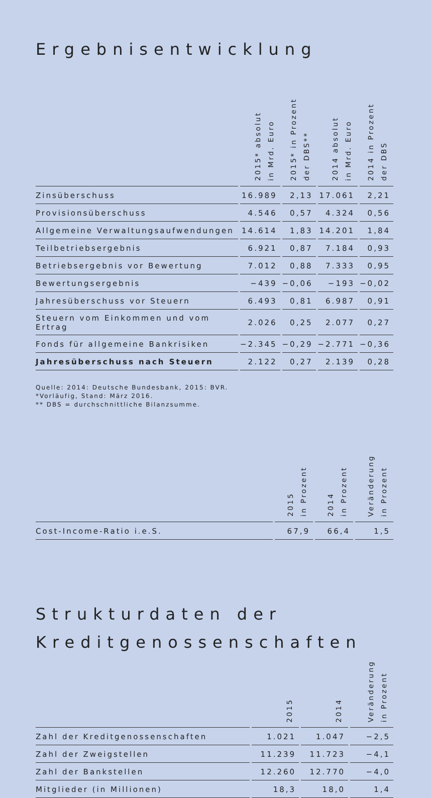Ergebnisentwicklung
| | 2015* absolut in Mrd. Euro | 2015* in Prozent der DBS** | 2014 absolut in Mrd. Euro | 2014 in Prozent der DBS |
| --- | --- | --- | --- | --- |
| Zinsüberschuss | 16.989 | 2,13 | 17.061 | 2,21 |
| Provisionsüberschuss | 4.546 | 0,57 | 4.324 | 0,56 |
| Allgemeine Verwaltungsaufwendungen | 14.614 | 1,83 | 14.201 | 1,84 |
| Teilbetriebsergebnis | 6.921 | 0,87 | 7.184 | 0,93 |
| Betriebsergebnis vor Bewertung | 7.012 | 0,88 | 7.333 | 0,95 |
| Bewertungsergebnis | −439 | −0,06 | −193 | −0,02 |
| Jahresüberschuss vor Steuern | 6.493 | 0,81 | 6.987 | 0,91 |
| Steuern vom Einkommen und vom Ertrag | 2.026 | 0,25 | 2.077 | 0,27 |
| Fonds für allgemeine Bankrisiken | −2.345 | −0,29 | −2.771 | −0,36 |
| Jahresüberschuss nach Steuern | 2.122 | 0,27 | 2.139 | 0,28 |
Quelle: 2014: Deutsche Bundesbank, 2015: BVR.
*Vorläufig, Stand: März 2016.
** DBS = durchschnittliche Bilanzsumme.
| | 2015 in Prozent | 2014 in Prozent | Veränderung in Prozent |
| --- | --- | --- | --- |
| Cost-Income-Ratio i.e.S. | 67,9 | 66,4 | 1,5 |
Strukturdaten der
Kreditgenossenschaften
| | 2015 | 2014 | Veränderung in Prozent |
| --- | --- | --- | --- |
| Zahl der Kreditgenossenschaften | 1.021 | 1.047 | −2,5 |
| Zahl der Zweigstellen | 11.239 | 11.723 | −4,1 |
| Zahl der Bankstellen | 12.260 | 12.770 | −4,0 |
| Mitglieder (in Millionen) | 18,3 | 18,0 | 1,4 |